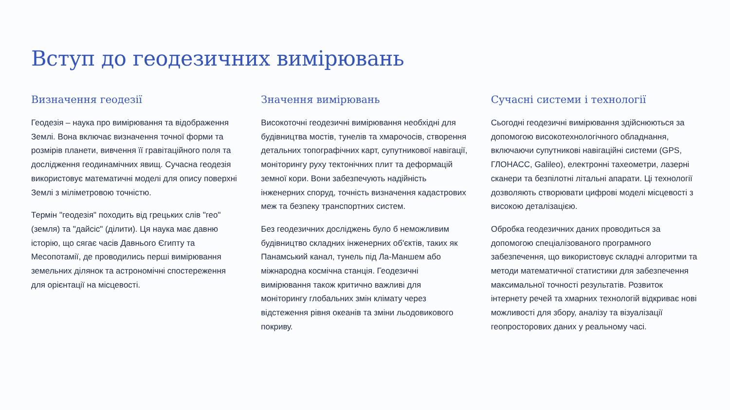Вступ до геодезичних вимірювань
Визначення геодезії
Геодезія – наука про вимірювання та відображення Землі. Вона включає визначення точної форми та розмірів планети, вивчення її гравітаційного поля та дослідження геодинамічних явищ. Сучасна геодезія використовує математичні моделі для опису поверхні Землі з міліметровою точністю.
Термін "геодезія" походить від грецьких слів "гео" (земля) та "дайсіс" (ділити). Ця наука має давню історію, що сягає часів Давнього Єгипту та Месопотамії, де проводились перші вимірювання земельних ділянок та астрономічні спостереження для орієнтації на місцевості.
Значення вимірювань
Високоточні геодезичні вимірювання необхідні для будівництва мостів, тунелів та хмарочосів, створення детальних топографічних карт, супутникової навігації, моніторингу руху тектонічних плит та деформацій земної кори. Вони забезпечують надійність інженерних споруд, точність визначення кадастрових меж та безпеку транспортних систем.
Без геодезичних досліджень було б неможливим будівництво складних інженерних об'єктів, таких як Панамський канал, тунель під Ла-Маншем або міжнародна космічна станція. Геодезичні вимірювання також критично важливі для моніторингу глобальних змін клімату через відстеження рівня океанів та зміни льодовикового покриву.
Сучасні системи і технології
Сьогодні геодезичні вимірювання здійснюються за допомогою високотехнологічного обладнання, включаючи супутникові навігаційні системи (GPS, ГЛОНАСС, Galileo), електронні тахеометри, лазерні сканери та безпілотні літальні апарати. Ці технології дозволяють створювати цифрові моделі місцевості з високою деталізацією.
Обробка геодезичних даних проводиться за допомогою спеціалізованого програмного забезпечення, що використовує складні алгоритми та методи математичної статистики для забезпечення максимальної точності результатів. Розвиток інтернету речей та хмарних технологій відкриває нові можливості для збору, аналізу та візуалізації геопросторових даних у реальному часі.